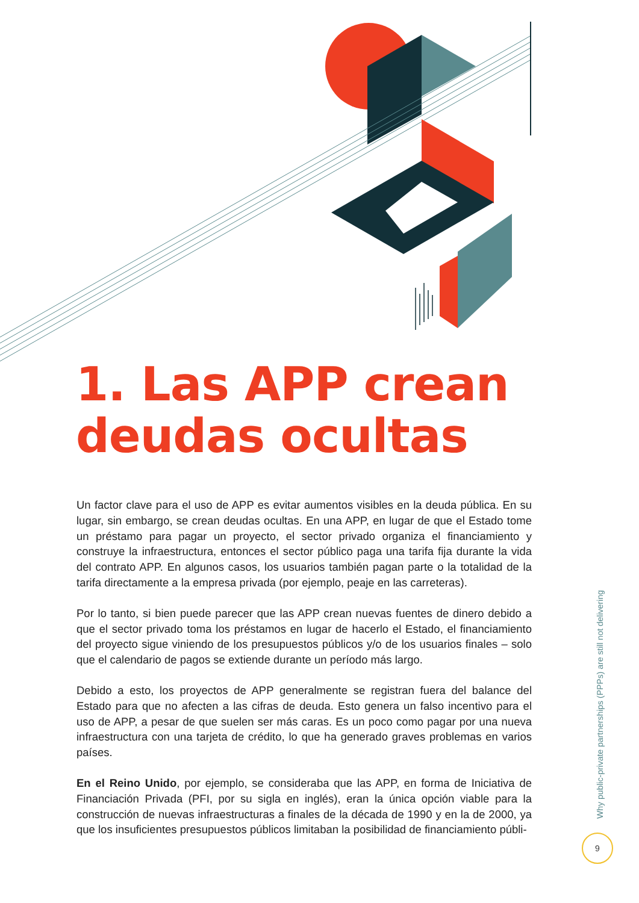1. Las APP crean
deudas ocultas
Un factor clave para el uso de APP es evitar aumentos visibles en la deuda pública. En su lugar, sin embargo, se crean deudas ocultas. En una APP, en lugar de que el Estado tome un préstamo para pagar un proyecto, el sector privado organiza el financiamiento y construye la infraestructura, entonces el sector público paga una tarifa fija durante la vida del contrato APP. En algunos casos, los usuarios también pagan parte o la totalidad de la tarifa directamente a la empresa privada (por ejemplo, peaje en las carreteras).
Por lo tanto, si bien puede parecer que las APP crean nuevas fuentes de dinero debido a que el sector privado toma los préstamos en lugar de hacerlo el Estado, el financiamiento del proyecto sigue viniendo de los presupuestos públicos y/o de los usuarios finales – solo que el calendario de pagos se extiende durante un período más largo.
Debido a esto, los proyectos de APP generalmente se registran fuera del balance del Estado para que no afecten a las cifras de deuda. Esto genera un falso incentivo para el uso de APP, a pesar de que suelen ser más caras. Es un poco como pagar por una nueva infraestructura con una tarjeta de crédito, lo que ha generado graves problemas en varios países.
En el Reino Unido, por ejemplo, se consideraba que las APP, en forma de Iniciativa de Financiación Privada (PFI, por su sigla en inglés), eran la única opción viable para la construcción de nuevas infraestructuras a finales de la década de 1990 y en la de 2000, ya que los insuficientes presupuestos públicos limitaban la posibilidad de financiamiento públi-
Why public-private partnerships (PPPs) are still not delivering
9